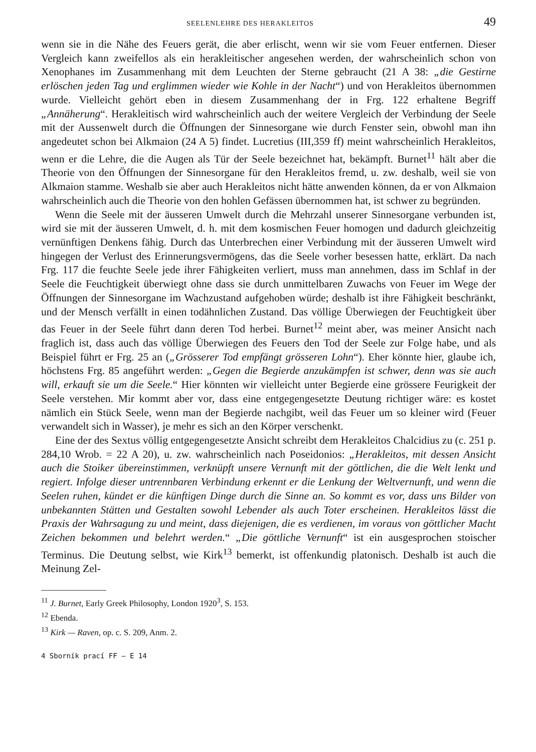SEELENLEHRE DES HERAKLEITOS 49
wenn sie in die Nähe des Feuers gerät, die aber erlischt, wenn wir sie vom Feuer entfernen. Dieser Vergleich kann zweifellos als ein herakleitischer angesehen werden, der wahrscheinlich schon von Xenophanes im Zusammenhang mit dem Leuchten der Sterne gebraucht (21 A 38: „die Gestirne erlöschen jeden Tag und erglimmen wieder wie Kohle in der Nacht“) und von Herakleitos übernommen wurde. Vielleicht gehört eben in diesem Zusammenhang der in Frg. 122 erhaltene Begriff „Annäherung“. Herakleitisch wird wahrscheinlich auch der weitere Vergleich der Verbindung der Seele mit der Aussenwelt durch die Öffnungen der Sinnesorgane wie durch Fenster sein, obwohl man ihn angedeutet schon bei Alkmaion (24 A 5) findet. Lucretius (III,359 ff) meint wahrscheinlich Herakleitos, wenn er die Lehre, die die Augen als Tür der Seele bezeichnet hat, bekämpft. Burnet<sup>11</sup> hält aber die Theorie von den Öffnungen der Sinnesorgane für den Herakleitos fremd, u. zw. deshalb, weil sie von Alkmaion stamme. Weshalb sie aber auch Herakleitos nicht hätte anwenden können, da er von Alkmaion wahrscheinlich auch die Theorie von den hohlen Gefässen übernommen hat, ist schwer zu begründen.
Wenn die Seele mit der äusseren Umwelt durch die Mehrzahl unserer Sinnesorgane verbunden ist, wird sie mit der äusseren Umwelt, d. h. mit dem kosmischen Feuer homogen und dadurch gleichzeitig vernünftigen Denkens fähig. Durch das Unterbrechen einer Verbindung mit der äusseren Umwelt wird hingegen der Verlust des Erinnerungsvermögens, das die Seele vorher besessen hatte, erklärt. Da nach Frg. 117 die feuchte Seele jede ihrer Fähigkeiten verliert, muss man annehmen, dass im Schlaf in der Seele die Feuchtigkeit überwiegt ohne dass sie durch unmittelbaren Zuwachs von Feuer im Wege der Öffnungen der Sinnesorgane im Wachzustand aufgehoben würde; deshalb ist ihre Fähigkeit beschränkt, und der Mensch verfällt in einen todähnlichen Zustand. Das völlige Überwiegen der Feuchtigkeit über das Feuer in der Seele führt dann deren Tod herbei. Burnet<sup>12</sup> meint aber, was meiner Ansicht nach fraglich ist, dass auch das völlige Überwiegen des Feuers den Tod der Seele zur Folge habe, und als Beispiel führt er Frg. 25 an („Grösserer Tod empfängt grösseren Lohn“). Eher könnte hier, glaube ich, höchstens Frg. 85 angeführt werden: „Gegen die Begierde anzukämpfen ist schwer, denn was sie auch will, erkauft sie um die Seele.“ Hier könnten wir vielleicht unter Begierde eine grössere Feurigkeit der Seele verstehen. Mir kommt aber vor, dass eine entgegengesetzte Deutung richtiger wäre: es kostet nämlich ein Stück Seele, wenn man der Begierde nachgibt, weil das Feuer um so kleiner wird (Feuer verwandelt sich in Wasser), je mehr es sich an den Körper verschenkt.
Eine der des Sextus völlig entgegengesetzte Ansicht schreibt dem Herakleitos Chalcidius zu (c. 251 p. 284,10 Wrob. = 22 A 20), u. zw. wahrscheinlich nach Poseidonios: „Herakleitos, mit dessen Ansicht auch die Stoiker übereinstimmen, verknüpft unsere Vernunft mit der göttlichen, die die Welt lenkt und regiert. Infolge dieser untrennbaren Verbindung erkennt er die Lenkung der Weltvernunft, und wenn die Seelen ruhen, kündet er die künftigen Dinge durch die Sinne an. So kommt es vor, dass uns Bilder von unbekannten Stätten und Gestalten sowohl Lebender als auch Toter erscheinen. Herakleitos lässt die Praxis der Wahrsagung zu und meint, dass diejenigen, die es verdienen, im voraus von göttlicher Macht Zeichen bekommen und belehrt werden.“ „Die göttliche Vernunft“ ist ein ausgesprochen stoischer Terminus. Die Deutung selbst, wie Kirk<sup>13</sup> bemerkt, ist offenkundig platonisch. Deshalb ist auch die Meinung Zel-
<sup>11</sup> J. Burnet, Early Greek Philosophy, London 1920<sup>3</sup>, S. 153.
<sup>12</sup> Ebenda.
<sup>13</sup> Kirk — Raven, op. c. S. 209, Anm. 2.
4 Sborník prací FF — E 14